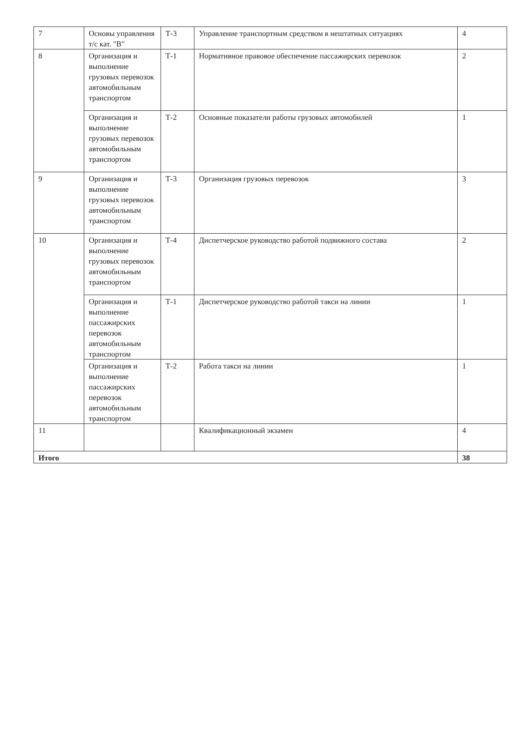| 7 | Основы управления т/с кат. "В" | Т-3 | Управление транспортным средством в нештатных ситуациях | 4 |
| 8 | Организация и выполнение грузовых перевозок автомобильным транспортом | Т-1 | Нормативное правовое обеспечение пассажирских перевозок | 2 |
| | Организация и выполнение грузовых перевозок автомобильным транспортом | Т-2 | Основные показатели работы грузовых автомобилей | 1 |
| 9 | Организация и выполнение грузовых перевозок автомобильным транспортом | Т-3 | Организация грузовых перевозок | 3 |
| 10 | Организация и выполнение грузовых перевозок автомобильным транспортом | Т-4 | Диспетчерское руководство работой подвижного состава | 2 |
| | Организация и выполнение пассажирских перевозок автомобильным транспортом | Т-1 | Диспетчерское руководство работой такси на линии | 1 |
| | Организация и выполнение пассажирских перевозок автомобильным транспортом | Т-2 | Работа такси на линии | 1 |
| 11 | | | Квалификационный экзамен | 4 |
| Итого | | | | 38 |